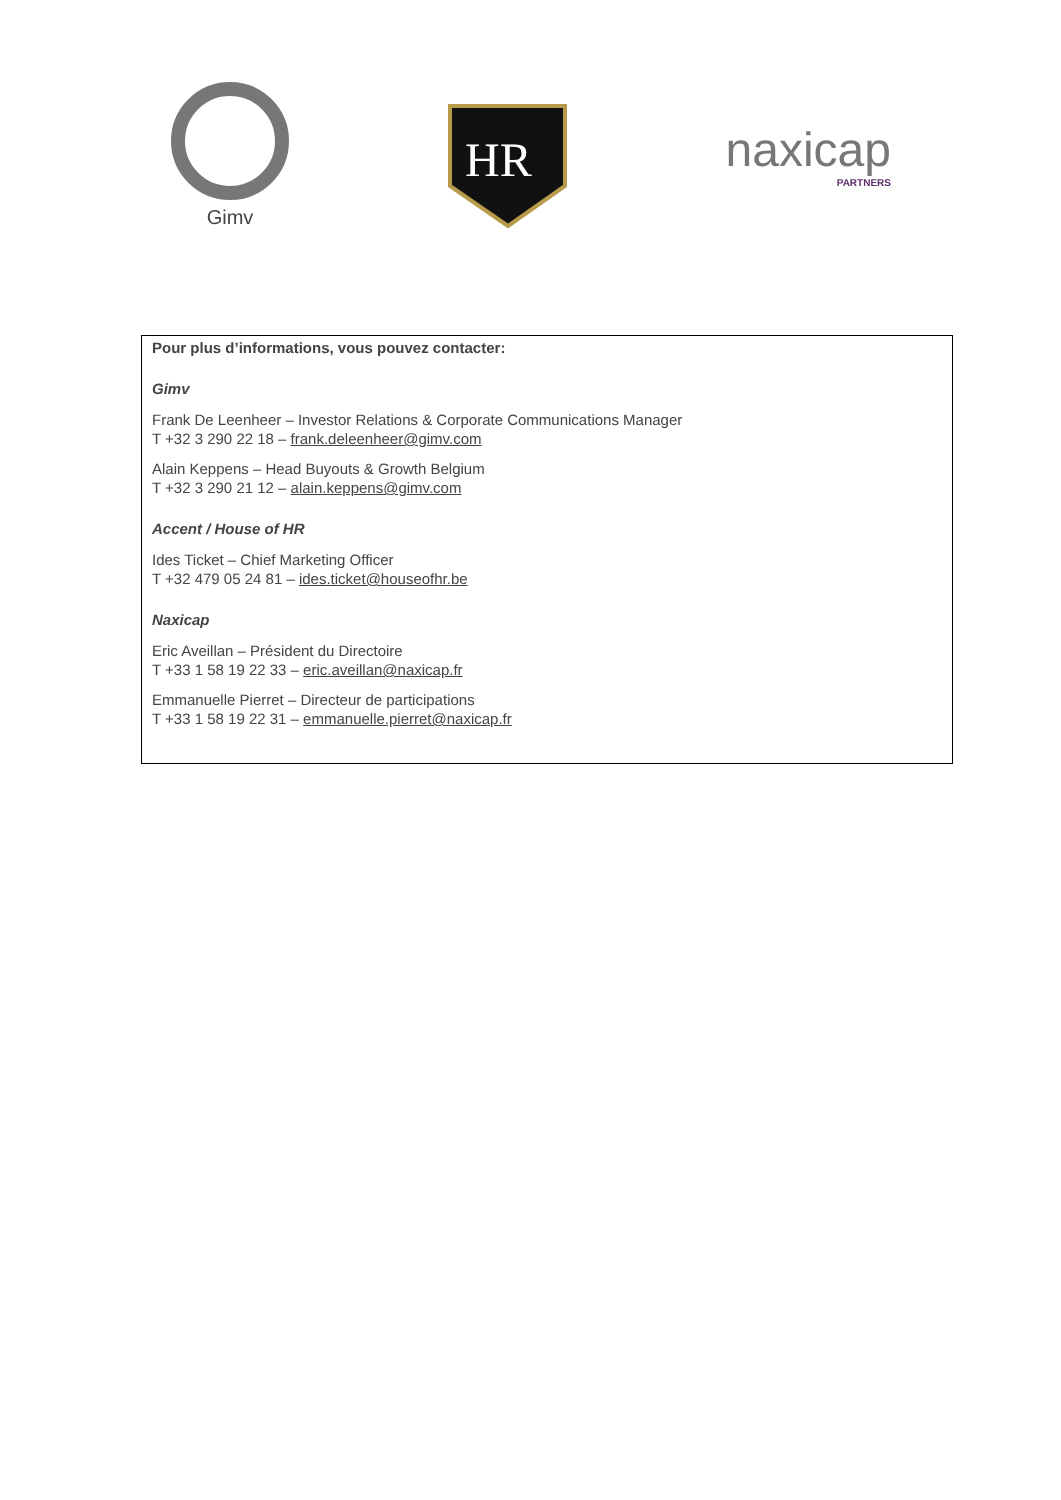Gimv
HR
naxicap
PARTNERS
Pour plus d’informations, vous pouvez contacter:
Gimv
Frank De Leenheer – Investor Relations & Corporate Communications Manager
T +32 3 290 22 18 – frank.deleenheer@gimv.com
Alain Keppens – Head Buyouts & Growth Belgium
T +32 3 290 21 12 – alain.keppens@gimv.com
Accent / House of HR
Ides Ticket – Chief Marketing Officer
T +32 479 05 24 81 – ides.ticket@houseofhr.be
Naxicap
Eric Aveillan – Président du Directoire
T +33 1 58 19 22 33 – eric.aveillan@naxicap.fr
Emmanuelle Pierret – Directeur de participations
T +33 1 58 19 22 31 – emmanuelle.pierret@naxicap.fr